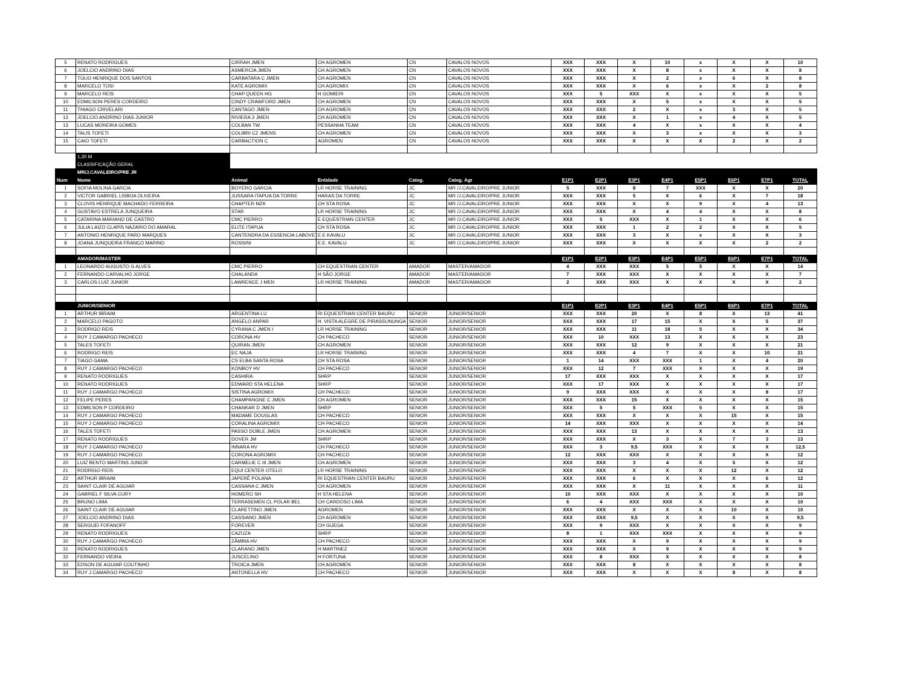| 5 | RENATO RODRIGUES | CIRRAH JMEN | CH AGROMEN | CN | CAVALOS NOVOS | XXX | XXX | X | 10 | x | X | X | 10 |
| 6 | JOELCIO ANDRINO DIAS | ASMERCIA JMEN | CH AGROMEN | CN | CAVALOS NOVOS | XXX | XXX | X | 8 | x | X | X | 8 |
| 7 | TÚLIO HENRIQUE DOS SANTOS | CARBATARA C JMEN | CH AGROMEN | CN | CAVALOS NOVOS | XXX | XXX | X | 2 | x | 6 | X | 8 |
| 8 | MARCELO TOSI | KATE AGROMIX | CH AGROMIX | CN | CAVALOS NOVOS | XXX | XXX | X | 6 | x | X | 2 | 8 |
| 9 | MARCELO REIS | CHAP QUEEN HG | H GOMIERI | CN | CAVALOS NOVOS | XXX | 5 | XXX | X | x | X | X | 5 |
| 10 | EDMILSON PERES CORDEIRO | CINDY CRAWFORD JMEN | CH AGROMEN | CN | CAVALOS NOVOS | XXX | XXX | X | 5 | x | X | X | 5 |
| 11 | THIAGO CRIVELARI | CANTAGO JMEN | CH AGROMEN | CN | CAVALOS NOVOS | XXX | XXX | 2 | X | x | 3 | X | 5 |
| 12 | JOELCIO ANDRINO DIAS JUNIOR | RIVIERA 3 JMEN | CH AGROMEN | CN | CAVALOS NOVOS | XXX | XXX | X | 1 | x | 4 | X | 5 |
| 13 | LUCAS MOREIRA GOMES | COLBAN TW | PESSANHA TEAM | CN | CAVALOS NOVOS | XXX | XXX | 4 | X | x | X | X | 4 |
| 14 | TALIS TOFETI | COLIBRI C2 JMENS | CH AGROMEN | CN | CAVALOS NOVOS | XXX | XXX | X | 3 | x | X | X | 3 |
| 15 | CAIO TOFETI | CARBACTION C | AGROMEN | CN | CAVALOS NOVOS | XXX | XXX | X | X | X | 2 | X | 2 |
| | 1,20 M | | | | | | | | | | | | |
| | CLASSIFICAÇÃO GERAL | | | | | | | | | | | | |
| | MR/J.CAVALEIRO/PRE JR | | | | | | | | | | | | |
| Num | Nome | Animal | Entidade | Categ. | Categ. Agr | E1P1 | E2P1 | E3P1 | E4P1 | E5P1 | E6P1 | E7P1 | TOTAL |
| 1 | SOFIA MOLINA GARCIA | BOYERO GARCIA | LR HORSE TRAINING | JC | MR /J.CAVALEIRO/PRE JUNIOR | 5 | XXX | 8 | 7 | XXX | X | X | 20 |
| 2 | VICTOR GABRIEL LISBOA OLIVEIRA | JUSSARA ITAPUA DA TORRE | HARAS DA TORRE | JC | MR /J.CAVALEIRO/PRE JUNIOR | XXX | XXX | 5 | X | 6 | X | 7 | 18 |
| 3 | CLOVIS HENRIQUE MACHADO FERREIRA | CHAPTER MZK | CH STA ROSA | JC | MR /J.CAVALEIRO/PRE JUNIOR | XXX | XXX | X | X | 9 | X | 4 | 13 |
| 4 | GUSTAVO ESTRELA JUNQUEIRA | STAR | LR HORSE TRAINING | JC | MR /J.CAVALEIRO/PRE JUNIOR | XXX | XXX | X | 4 | 4 | X | X | 8 |
| 5 | CATARINA MARIANO DE CASTRO | CMC PIERRO | E EQUESTRIAN CENTER | JC | MR /J.CAVALEIRO/PRE JUNIOR | XXX | 5 | XXX | X | 1 | X | X | 6 |
| 6 | JULIA LAIZO CLAPIS NAZARIO DO AMARAL | ELITE ITAPUA | CH STA ROSA | JC | MR /J.CAVALEIRO/PRE JUNIOR | XXX | XXX | 1 | 2 | 2 | X | X | 5 |
| 7 | ANTONIO HENRIQUE PARO MARQUES | CANTENDRA DA ESSENCIA LABOVET | E E KAVALU | JC | MR /J.CAVALEIRO/PRE JUNIOR | XXX | XXX | 3 | X | x | X | X | 3 |
| 8 | JOANA JUNQUEIRA FRANCO MARINO | ROSSINI | E.E. KAVALU | JC | MR /J.CAVALEIRO/PRE JUNIOR | XXX | XXX | X | X | X | X | 2 | 2 |
| | AMADOR/MASTER | | | | | E1P1 | E2P1 | E3P1 | E4P1 | E5P1 | E6P1 | E7P1 | TOTAL |
| 1 | LEONARDO AUGUSTO G ALVES | CMC PIERRO | CH EQUESTRIAN CENTER | AMADOR | MASTER/AMADOR | 4 | XXX | XXX | 5 | 5 | X | X | 14 |
| 2 | FERNANDO CARVALHO JORGE | CHALANDA | H SÃO JORGE | AMADOR | MASTER/AMADOR | 7 | XXX | XXX | X | X | X | X | 7 |
| 3 | CARLOS LUIZ JUNIOR | LAWRENCE J MEN | LR HORSE TRAINING | AMADOR | MASTER/AMADOR | 2 | XXX | XXX | X | X | X | X | 2 |
| | JUNIOR/SENIOR | | | | | E1P1 | E2P1 | E3P1 | E4P1 | E5P1 | E6P1 | E7P1 | TOTAL |
| 1 | ARTHUR IBRAIM | ARGENTINA LU | RI EQUESTRIAN CENTER BAURU | SENIOR | JUNIOR/SENIOR | XXX | XXX | 20 | X | 8 | X | 13 | 41 |
| 2 | MARCELO PAGOTO | ANGELO ANPAR | H. VISTA ALEGRE DE PIRASSUNUNGA | SENIOR | JUNIOR/SENIOR | XXX | XXX | 17 | 15 | X | X | 5 | 37 |
| 3 | RODRIGO REIS | CYRANA C JMEN I | LR HORSE TRAINING | SENIOR | JUNIOR/SENIOR | XXX | XXX | 11 | 18 | 5 | X | X | 34 |
| 4 | RUY J CAMARGO PACHECO | CORONA HV | CH PACHECO | SENIOR | JUNIOR/SENIOR | XXX | 10 | XXX | 13 | X | X | X | 23 |
| 5 | TALES TOFETI | QUIRAN JMEN | CH AGROMEN | SENIOR | JUNIOR/SENIOR | XXX | XXX | 12 | 9 | X | X | X | 21 |
| 6 | RODRIGO REIS | EC NAJA | LR HORSE TRAINING | SENIOR | JUNIOR/SENIOR | XXX | XXX | 4 | 7 | X | X | 10 | 21 |
| 7 | TIAGO GAMA | CS ELBA SANTA ROSA | CH STA ROSA | SENIOR | JUNIOR/SENIOR | 1 | 14 | XXX | XXX | 1 | X | 4 | 20 |
| 8 | RUY J CAMARGO PACHECO | KONBOY HV | CH PACHECO | SENIOR | JUNIOR/SENIOR | XXX | 12 | 7 | XXX | X | X | X | 19 |
| 9 | RENATO RODRIGUES | CASHIRA | SHRP | SENIOR | JUNIOR/SENIOR | 17 | XXX | XXX | X | X | X | X | 17 |
| 10 | RENATO RODRIGUES | EDWARD STA HELENA | SHRP | SENIOR | JUNIOR/SENIOR | XXX | 17 | XXX | X | X | X | X | 17 |
| 11 | RUY J CAMARGO PACHECO | SISTINA AGROMIX | CH PACHECO | SENIOR | JUNIOR/SENIOR | 9 | XXX | XXX | X | X | X | 8 | 17 |
| 12 | FELIPE PERES | CHAMPANGNE C JMEN | CH AGROMEN | SENIOR | JUNIOR/SENIOR | XXX | XXX | 15 | X | X | X | X | 15 |
| 13 | EDMILSON P CORDEIRO | CHANKAR D JMEN | SHRP | SENIOR | JUNIOR/SENIOR | XXX | 5 | 5 | XXX | 5 | X | X | 15 |
| 14 | RUY J CAMARGO PACHECO | MADAME DOUGLAS | CH PACHECO | SENIOR | JUNIOR/SENIOR | XXX | XXX | X | X | X | 15 | X | 15 |
| 15 | RUY J CAMARGO PACHECO | CORALINA AGROMIX | CH PACHECO | SENIOR | JUNIOR/SENIOR | 14 | XXX | XXX | X | X | X | X | 14 |
| 16 | TALES TOFETI | PASSO DOBLE JMEN | CH AGROMEN | SENIOR | JUNIOR/SENIOR | XXX | XXX | 13 | X | X | X | X | 13 |
| 17 | RENATO RODRIGUES | DOVER JM | SHRP | SENIOR | JUNIOR/SENIOR | XXX | XXX | X | 3 | X | 7 | 3 | 13 |
| 18 | RUY J CAMARGO PACHECO | INNARA HV | CH PACHECO | SENIOR | JUNIOR/SENIOR | XXX | 3 | 9,5 | XXX | X | X | X | 12,5 |
| 19 | RUY J CAMARGO PACHECO | CORONA AGROMIX | CH PACHECO | SENIOR | JUNIOR/SENIOR | 12 | XXX | XXX | X | X | X | X | 12 |
| 20 | LUIZ BENTO MARTINS JUNIOR | CARMELIE C III JMEN | CH AGROMEN | SENIOR | JUNIOR/SENIOR | XXX | XXX | 3 | 4 | X | 5 | X | 12 |
| 21 | RODRIGO REIS | EQUI CENTER OTELO | LR HORSE TRAINING | SENIOR | JUNIOR/SENIOR | XXX | XXX | X | X | X | 12 | X | 12 |
| 22 | ARTHUR IBRAIM | JAPERÊ POLANA | RI EQUESTRIAN CENTER BAURU | SENIOR | JUNIOR/SENIOR | XXX | XXX | 6 | X | X | X | 6 | 12 |
| 23 | SAINT CLAIR DE AGUIAR | CASSANA C JMEN | CH AGROMEN | SENIOR | JUNIOR/SENIOR | XXX | XXX | X | 11 | X | X | X | 11 |
| 24 | GABRIEL F SILVA CURY | HOMERO SH | H STA HELENA | SENIOR | JUNIOR/SENIOR | 10 | XXX | XXX | X | X | X | X | 10 |
| 25 | BRUNO LIMA | TERRASEMEN CL POLAR BEL | CH CARDOSO LIMA | SENIOR | JUNIOR/SENIOR | 6 | 4 | XXX | XXX | X | X | X | 10 |
| 26 | SAINT CLAIR DE AGUIAR | CLARETTINO JMEN | AGROMEN | SENIOR | JUNIOR/SENIOR | XXX | XXX | X | X | X | 10 | X | 10 |
| 27 | JOELCIO ANDRINO DIAS | CASSIANO JMEN | CH AGROMEN | SENIOR | JUNIOR/SENIOR | XXX | XXX | 9,5 | X | X | X | X | 9,5 |
| 28 | SERGUEI FOFANOFF | FOREVER | CH GUEGA | SENIOR | JUNIOR/SENIOR | XXX | 9 | XXX | X | X | X | X | 9 |
| 29 | RENATO RODRIGUES | CAZUZA | SHRP | SENIOR | JUNIOR/SENIOR | 8 | 1 | XXX | XXX | X | X | X | 9 |
| 30 | RUY J CAMARGO PACHECO | ZÂMBIA HV | CH PACHECO | SENIOR | JUNIOR/SENIOR | XXX | XXX | X | 9 | X | X | X | 9 |
| 31 | RENATO RODRIGUES | CLARANO JMEN | H MARTINEZ | SENIOR | JUNIOR/SENIOR | XXX | XXX | X | 9 | X | X | X | 9 |
| 32 | FERNANDO VIEIRA | JUSCELINO | H FORTUNA | SENIOR | JUNIOR/SENIOR | XXX | 8 | XXX | X | X | X | X | 8 |
| 33 | EDSON DE AGUIAR COUTINHO | TROICA JMEN | CH AGROMEN | SENIOR | JUNIOR/SENIOR | XXX | XXX | 8 | X | X | X | X | 8 |
| 34 | RUY J CAMARGO PACHECO | ANTONELLA HV | CH PACHECO | SENIOR | JUNIOR/SENIOR | XXX | XXX | X | X | X | 8 | X | 8 |